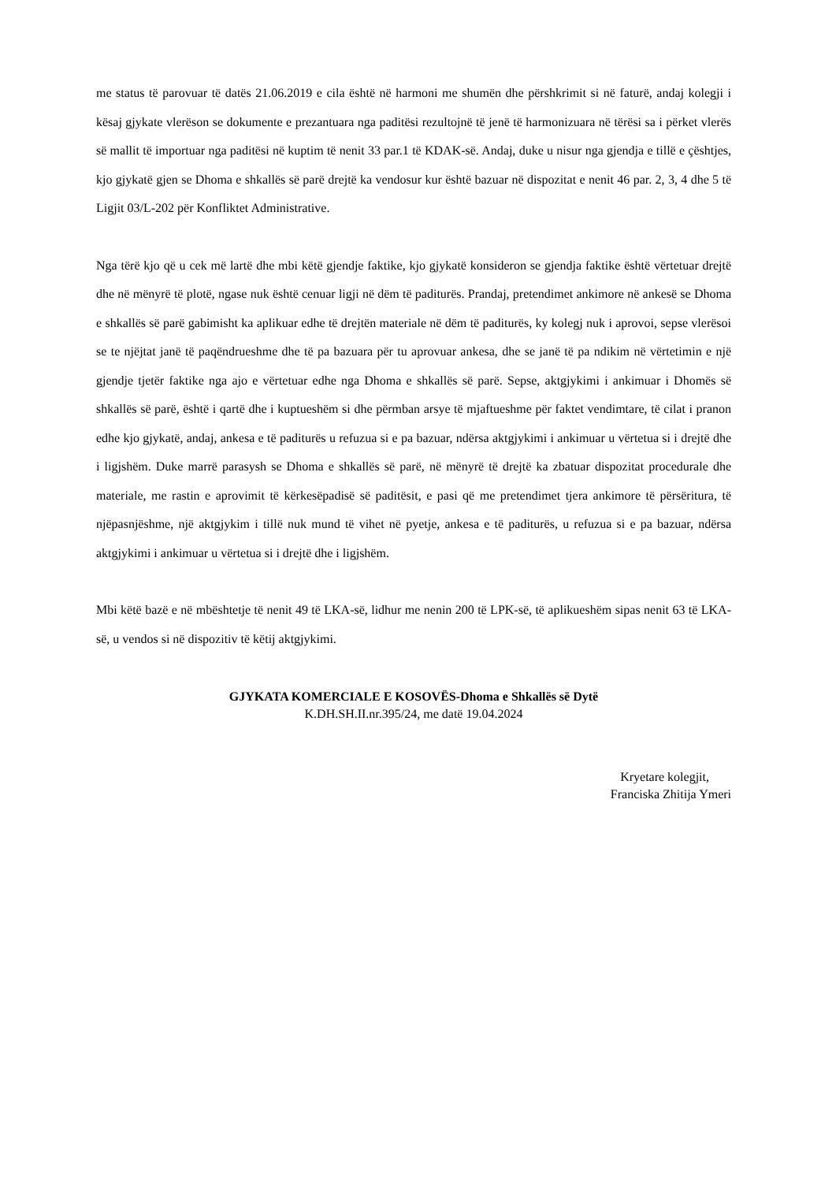me status të parovuar të datës 21.06.2019 e cila është në harmoni me shumën dhe përshkrimit si në faturë, andaj kolegji i kësaj gjykate vlerëson se dokumente e prezantuara nga paditësi rezultojnë të jenë të harmonizuara në tërësi sa i përket vlerës së mallit të importuar nga paditësi në kuptim të nenit 33 par.1 të KDAK-së. Andaj, duke u nisur nga gjendja e tillë e çështjes, kjo gjykatë gjen se Dhoma e shkallës së parë drejtë ka vendosur kur është bazuar në dispozitat e nenit 46 par. 2, 3, 4 dhe 5 të Ligjit 03/L-202 për Konfliktet Administrative.
Nga tërë kjo që u cek më lartë dhe mbi këtë gjendje faktike, kjo gjykatë konsideron se gjendja faktike është vërtetuar drejtë dhe në mënyrë të plotë, ngase nuk është cenuar ligji në dëm të paditurës. Prandaj, pretendimet ankimore në ankesë se Dhoma e shkallës së parë gabimisht ka aplikuar edhe të drejtën materiale në dëm të paditurës, ky kolegj nuk i aprovoi, sepse vlerësoi se te njëjtat janë të paqëndrueshme dhe të pa bazuara për tu aprovuar ankesa, dhe se janë të pa ndikim në vërtetimin e një gjendje tjetër faktike nga ajo e vërtetuar edhe nga Dhoma e shkallës së parë. Sepse, aktgjykimi i ankimuar i Dhomës së shkallës së parë, është i qartë dhe i kuptueshëm si dhe përmban arsye të mjaftueshme për faktet vendimtare, të cilat i pranon edhe kjo gjykatë, andaj, ankesa e të paditurës u refuzua si e pa bazuar, ndërsa aktgjykimi i ankimuar u vërtetua si i drejtë dhe i ligjshëm. Duke marrë parasysh se Dhoma e shkallës së parë, në mënyrë të drejtë ka zbatuar dispozitat procedurale dhe materiale, me rastin e aprovimit të kërkesëpadisë së paditësit, e pasi që me pretendimet tjera ankimore të përsëritura, të njëpasnjëshme, një aktgjykim i tillë nuk mund të vihet në pyetje, ankesa e të paditurës, u refuzua si e pa bazuar, ndërsa aktgjykimi i ankimuar u vërtetua si i drejtë dhe i ligjshëm.
Mbi këtë bazë e në mbështetje të nenit 49 të LKA-së, lidhur me nenin 200 të LPK-së, të aplikueshëm sipas nenit 63 të LKA-së, u vendos si në dispozitiv të këtij aktgjykimi.
GJYKATA KOMERCIALE E KOSOVËS-Dhoma e Shkallës së Dytë
K.DH.SH.II.nr.395/24, me datë 19.04.2024
Kryetare kolegjit,
Franciska Zhitija Ymeri